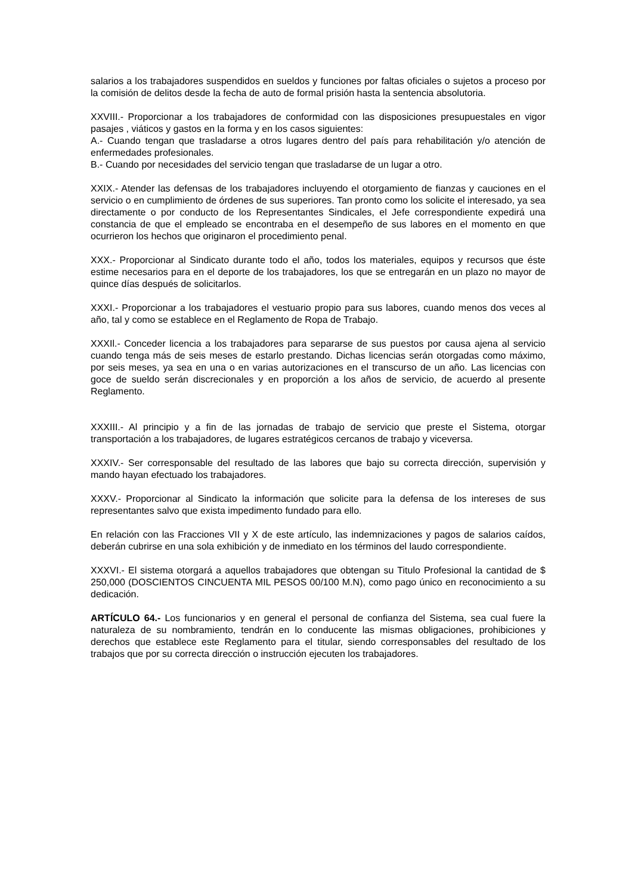salarios a los trabajadores suspendidos en sueldos y funciones por faltas oficiales o sujetos a proceso por la comisión de delitos desde la fecha de auto de formal prisión hasta la sentencia absolutoria.
XXVIII.- Proporcionar a los trabajadores de conformidad con las disposiciones presupuestales en vigor pasajes , viáticos y gastos en la forma y en los casos siguientes:
A.- Cuando tengan que trasladarse a otros lugares dentro del país para rehabilitación y/o atención de enfermedades profesionales.
B.- Cuando por necesidades del servicio tengan que trasladarse de un lugar a otro.
XXIX.- Atender las defensas de los trabajadores incluyendo el otorgamiento de fianzas y cauciones en el servicio o en cumplimiento de órdenes de sus superiores. Tan pronto como los solicite el interesado, ya sea directamente o por conducto de los Representantes Sindicales, el Jefe correspondiente expedirá una constancia de que el empleado se encontraba en el desempeño de sus labores en el momento en que ocurrieron los hechos que originaron el procedimiento penal.
XXX.- Proporcionar al Sindicato durante todo el año, todos los materiales, equipos y recursos que éste estime necesarios para en el deporte de los trabajadores, los que se entregarán en un plazo no mayor de quince días después de solicitarlos.
XXXI.- Proporcionar a los trabajadores el vestuario propio para sus labores, cuando menos dos veces al año, tal y como se establece en el Reglamento de Ropa de Trabajo.
XXXIl.- Conceder licencia a los trabajadores para separarse de sus puestos por causa ajena al servicio cuando tenga más de seis meses de estarlo prestando. Dichas licencias serán otorgadas como máximo, por seis meses, ya sea en una o en varias autorizaciones en el transcurso de un año. Las licencias con goce de sueldo serán discrecionales y en proporción a los años de servicio, de acuerdo al presente Reglamento.
XXXIII.- Al principio y a fin de las jornadas de trabajo de servicio que preste el Sistema, otorgar transportación a los trabajadores, de lugares estratégicos cercanos de trabajo y viceversa.
XXXIV.- Ser corresponsable del resultado de las labores que bajo su correcta dirección, supervisión y mando hayan efectuado los trabajadores.
XXXV.- Proporcionar al Sindicato la información que solicite para la defensa de los intereses de sus representantes salvo que exista impedimento fundado para ello.
En relación con las Fracciones VII y X de este artículo, las indemnizaciones y pagos de salarios caídos, deberán cubrirse en una sola exhibición y de inmediato en los términos del laudo correspondiente.
XXXVI.- El sistema otorgará a aquellos trabajadores que obtengan su Titulo Profesional la cantidad de $ 250,000 (DOSCIENTOS CINCUENTA MIL PESOS 00/100 M.N), como pago único en reconocimiento a su dedicación.
ARTÍCULO 64.- Los funcionarios y en general el personal de confianza del Sistema, sea cual fuere la naturaleza de su nombramiento, tendrán en lo conducente las mismas obligaciones, prohibiciones y derechos que establece este Reglamento para el titular, siendo corresponsables del resultado de los trabajos que por su correcta dirección o instrucción ejecuten los trabajadores.